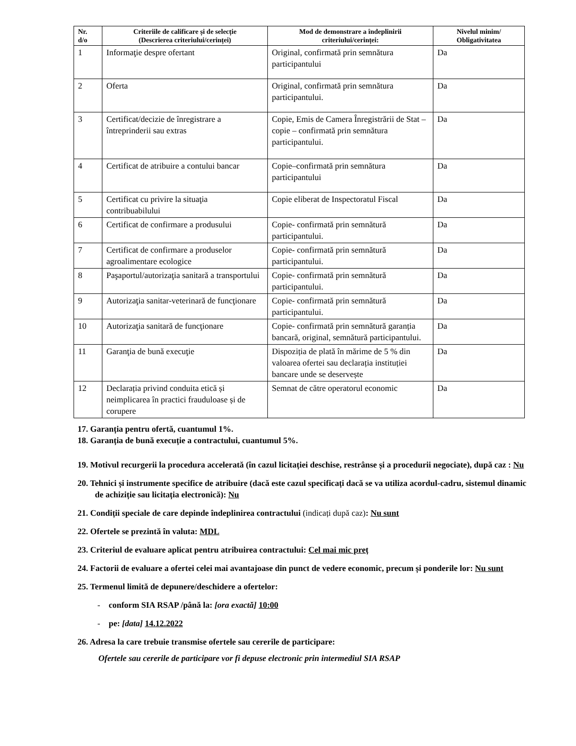| Nr. d/o | Criteriile de calificare și de selecție (Descrierea criteriului/cerinței) | Mod de demonstrare a îndeplinirii criteriului/cerinței: | Nivelul minim/ Obligativitatea |
| --- | --- | --- | --- |
| 1 | Informaţie despre ofertant | Original, confirmată prin semnătura participantului | Da |
| 2 | Oferta | Original, confirmată prin semnătura participantului. | Da |
| 3 | Certificat/decizie de înregistrare a întreprinderii sau extras | Copie, Emis de Camera Înregistrării de Stat – copie – confirmată prin semnătura participantului. | Da |
| 4 | Certificat de atribuire a contului bancar | Copie–confirmată prin semnătura participantului | Da |
| 5 | Certificat cu privire la situaţia contribuabilului | Copie eliberat de Inspectoratul Fiscal | Da |
| 6 | Certificat de confirmare a produsului | Copie- confirmată prin semnătură participantului. | Da |
| 7 | Certificat de confirmare a produselor agroalimentare ecologice | Copie- confirmată prin semnătură participantului. | Da |
| 8 | Paşaportul/autorizaţia sanitară a transportului | Copie- confirmată prin semnătură participantului. | Da |
| 9 | Autorizaţia sanitar-veterinară de funcţionare | Copie- confirmată prin semnătură participantului. | Da |
| 10 | Autorizaţia sanitară de funcţionare | Copie- confirmată prin semnătură garanția bancară, original, semnătură participantului. | Da |
| 11 | Garanţia de bună execuţie | Dispoziția de plată în mărime de 5 % din valoarea ofertei sau declarația instituției bancare unde se deservește | Da |
| 12 | Declarația privind conduita etică și neimplicarea în practici frauduloase și de corupere | Semnat de către operatorul economic | Da |
17. Garanția pentru ofertă, cuantumul 1%.
18. Garanția de bună execuție a contractului, cuantumul 5%.
19. Motivul recurgerii la procedura accelerată (în cazul licitației deschise, restrânse și a procedurii negociate), după caz : Nu
20. Tehnici și instrumente specifice de atribuire (dacă este cazul specificați dacă se va utiliza acordul-cadru, sistemul dinamic de achiziție sau licitația electronică): Nu
21. Condiții speciale de care depinde îndeplinirea contractului (indicați după caz): Nu sunt
22. Ofertele se prezintă în valuta: MDL
23. Criteriul de evaluare aplicat pentru atribuirea contractului: Cel mai mic preț
24. Factorii de evaluare a ofertei celei mai avantajoase din punct de vedere economic, precum și ponderile lor: Nu sunt
25. Termenul limită de depunere/deschidere a ofertelor:
- conform SIA RSAP /până la: [ora exactă] 10:00
- pe: [data] 14.12.2022
26. Adresa la care trebuie transmise ofertele sau cererile de participare:
Ofertele sau cererile de participare vor fi depuse electronic prin intermediul SIA RSAP